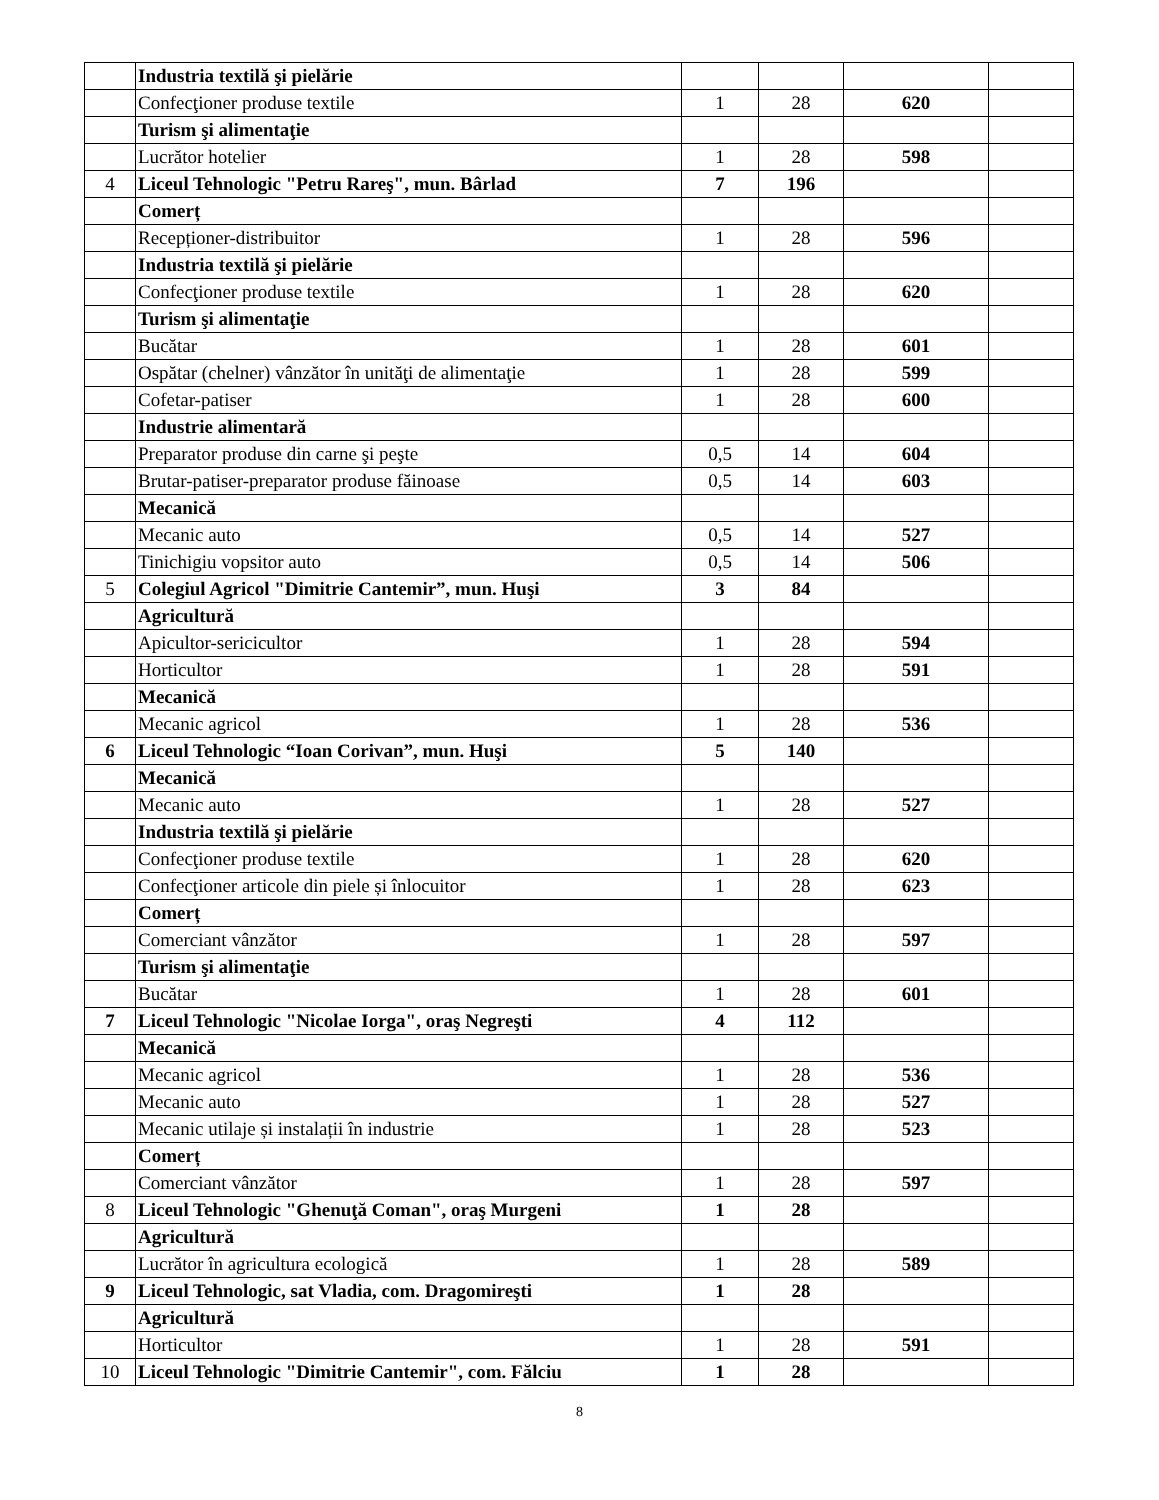| | Industria textilă şi pielărie | | | | |
| | Confecţioner produse textile | 1 | 28 | 620 | |
| | Turism şi alimentaţie | | | | |
| | Lucrător hotelier | 1 | 28 | 598 | |
| 4 | Liceul Tehnologic "Petru Rareş", mun. Bârlad | 7 | 196 | | |
| | Comerț | | | | |
| | Recepționer-distribuitor | 1 | 28 | 596 | |
| | Industria textilă şi pielărie | | | | |
| | Confecţioner produse textile | 1 | 28 | 620 | |
| | Turism şi alimentaţie | | | | |
| | Bucătar | 1 | 28 | 601 | |
| | Ospătar (chelner) vânzător în unităţi de alimentaţie | 1 | 28 | 599 | |
| | Cofetar-patiser | 1 | 28 | 600 | |
| | Industrie alimentară | | | | |
| | Preparator produse din carne şi peşte | 0,5 | 14 | 604 | |
| | Brutar-patiser-preparator produse făinoase | 0,5 | 14 | 603 | |
| | Mecanică | | | | |
| | Mecanic auto | 0,5 | 14 | 527 | |
| | Tinichigiu vopsitor auto | 0,5 | 14 | 506 | |
| 5 | Colegiul Agricol "Dimitrie Cantemir”, mun. Huşi | 3 | 84 | | |
| | Agricultură | | | | |
| | Apicultor-sericicultor | 1 | 28 | 594 | |
| | Horticultor | 1 | 28 | 591 | |
| | Mecanică | | | | |
| | Mecanic agricol | 1 | 28 | 536 | |
| 6 | Liceul Tehnologic “Ioan Corivan”, mun. Huşi | 5 | 140 | | |
| | Mecanică | | | | |
| | Mecanic auto | 1 | 28 | 527 | |
| | Industria textilă şi pielărie | | | | |
| | Confecţioner produse textile | 1 | 28 | 620 | |
| | Confecţioner articole din piele și înlocuitor | 1 | 28 | 623 | |
| | Comerț | | | | |
| | Comerciant vânzător | 1 | 28 | 597 | |
| | Turism şi alimentaţie | | | | |
| | Bucătar | 1 | 28 | 601 | |
| 7 | Liceul Tehnologic "Nicolae Iorga", oraş Negreşti | 4 | 112 | | |
| | Mecanică | | | | |
| | Mecanic agricol | 1 | 28 | 536 | |
| | Mecanic auto | 1 | 28 | 527 | |
| | Mecanic utilaje și instalații în industrie | 1 | 28 | 523 | |
| | Comerț | | | | |
| | Comerciant vânzător | 1 | 28 | 597 | |
| 8 | Liceul Tehnologic "Ghenuţă Coman", oraş Murgeni | 1 | 28 | | |
| | Agricultură | | | | |
| | Lucrător în agricultura ecologică | 1 | 28 | 589 | |
| 9 | Liceul Tehnologic, sat Vladia, com. Dragomireşti | 1 | 28 | | |
| | Agricultură | | | | |
| | Horticultor | 1 | 28 | 591 | |
| 10 | Liceul Tehnologic "Dimitrie Cantemir", com. Fălciu | 1 | 28 | | |
8